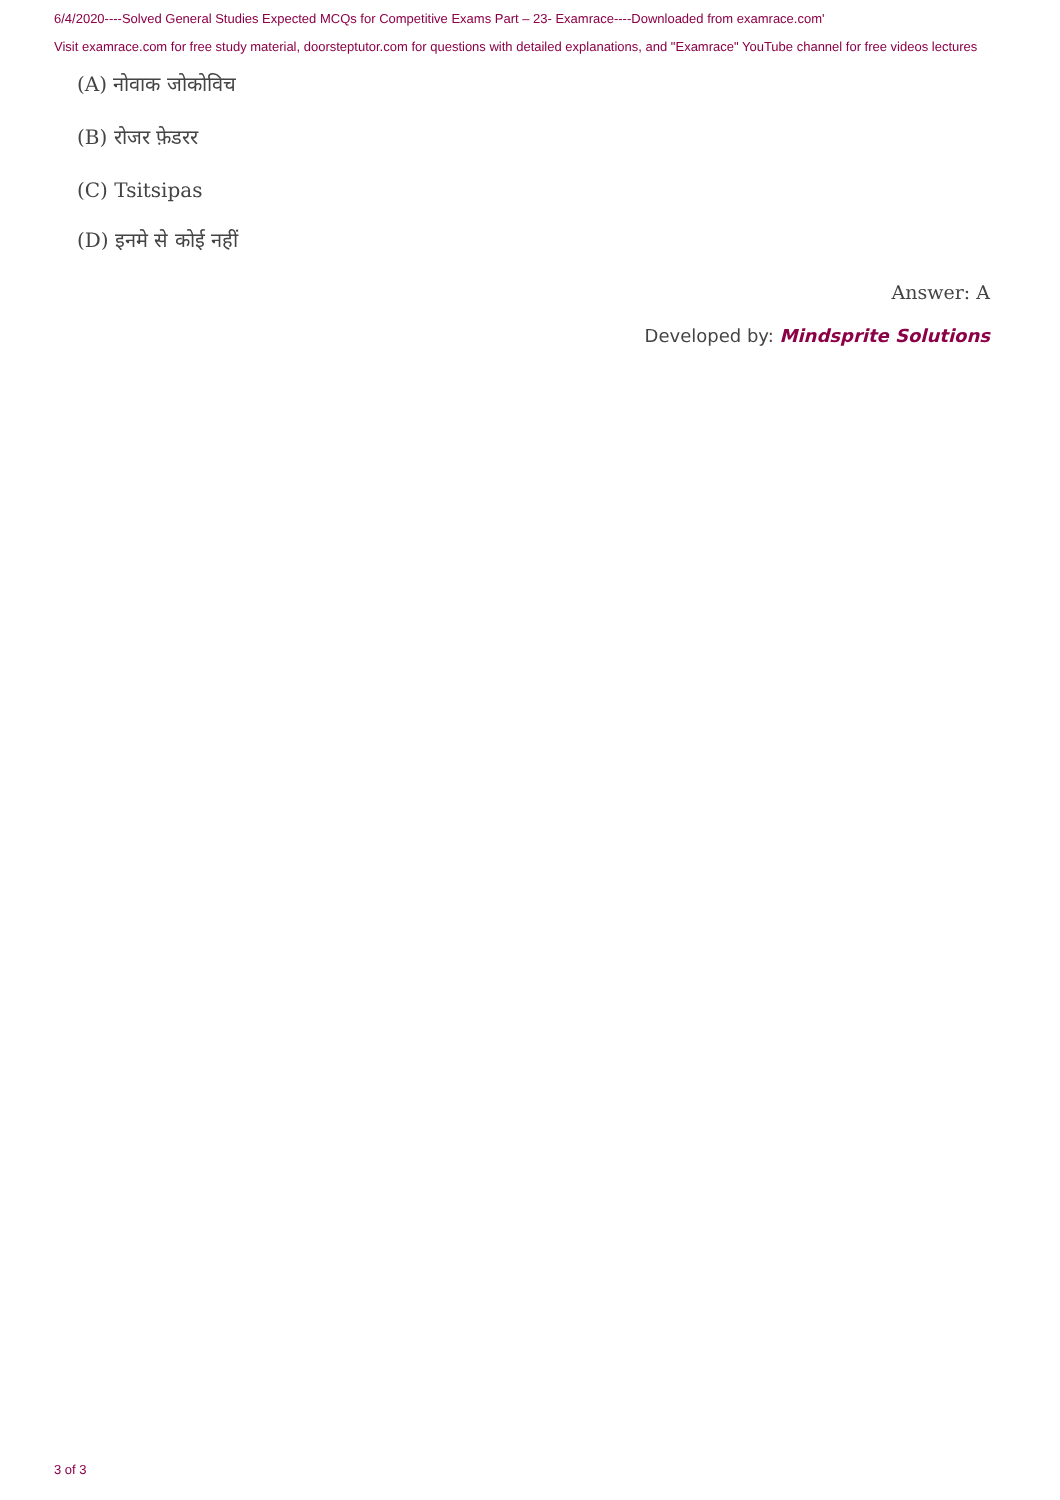6/4/2020----Solved General Studies Expected MCQs for Competitive Exams Part – 23- Examrace----Downloaded from examrace.com'
Visit examrace.com for free study material, doorsteptutor.com for questions with detailed explanations, and "Examrace" YouTube channel for free videos lectures
(A) नोवाक जोकोविच
(B) रोजर फ़ेडरर
(C) Tsitsipas
(D) इनमे से कोई नहीं
Answer: A
Developed by: Mindsprite Solutions
3 of 3